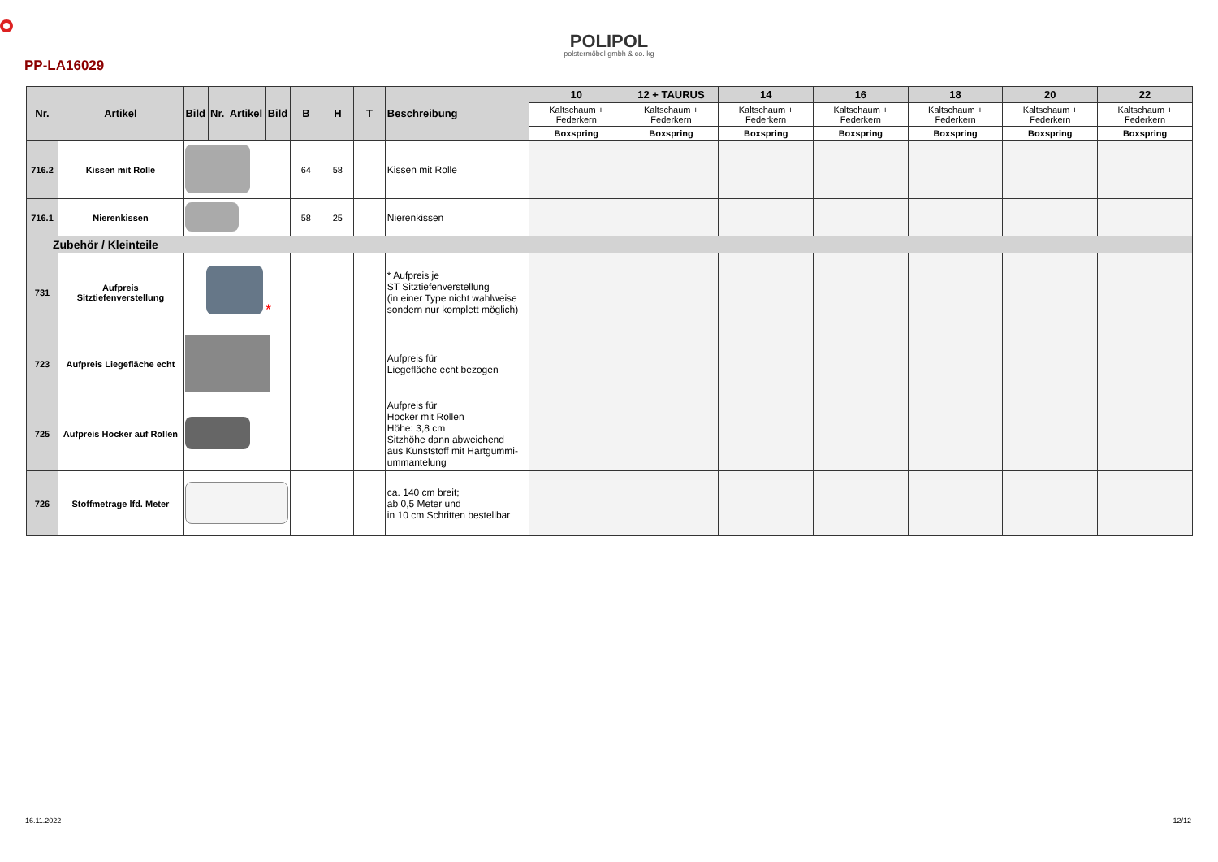POLIPOL
polstermöbel gmbh & co. kg
PP-LA16029
| Nr. | Artikel | Bild | Nr. | Artikel | Bild | B | H | T | Beschreibung | 10 | 12 + TAURUS | 14 | 16 | 18 | 20 | 22 |
| --- | --- | --- | --- | --- | --- | --- | --- | --- | --- | --- | --- | --- | --- | --- | --- | --- |
| | | | | | | | | | | Kaltschaum + Federkern | Kaltschaum + Federkern | Kaltschaum + Federkern | Kaltschaum + Federkern | Kaltschaum + Federkern | Kaltschaum + Federkern | Kaltschaum + Federkern |
| | | | | | | | | | | Boxspring | Boxspring | Boxspring | Boxspring | Boxspring | Boxspring | Boxspring |
| 716.2 | Kissen mit Rolle | | | | | 64 | 58 | | Kissen mit Rolle | | | | | | | |
| 716.1 | Nierenkissen | | | | | 58 | 25 | | Nierenkissen | | | | | | | |
| Zubehör / Kleinteile | | | | | | | | | | | | | | | | |
| 731 | Aufpreis Sitztiefenverstellung | * | | | | | | | * Aufpreis je ST Sitztiefenverstellung (in einer Type nicht wahlweise sondern nur komplett möglich) | | | | | | | |
| 723 | Aufpreis Liegefläche echt | | | | | | | | Aufpreis für Liegefläche echt bezogen | | | | | | | |
| 725 | Aufpreis Hocker auf Rollen | | | | | | | | Aufpreis für Hocker mit Rollen Höhe: 3,8 cm Sitzhöhe dann abweichend aus Kunststoff mit Hartgummi-ummantelung | | | | | | | |
| 726 | Stoffmetrage lfd. Meter | | | | | | | | ca. 140 cm breit; ab 0,5 Meter und in 10 cm Schritten bestellbar | | | | | | | |
16.11.2022 12/12